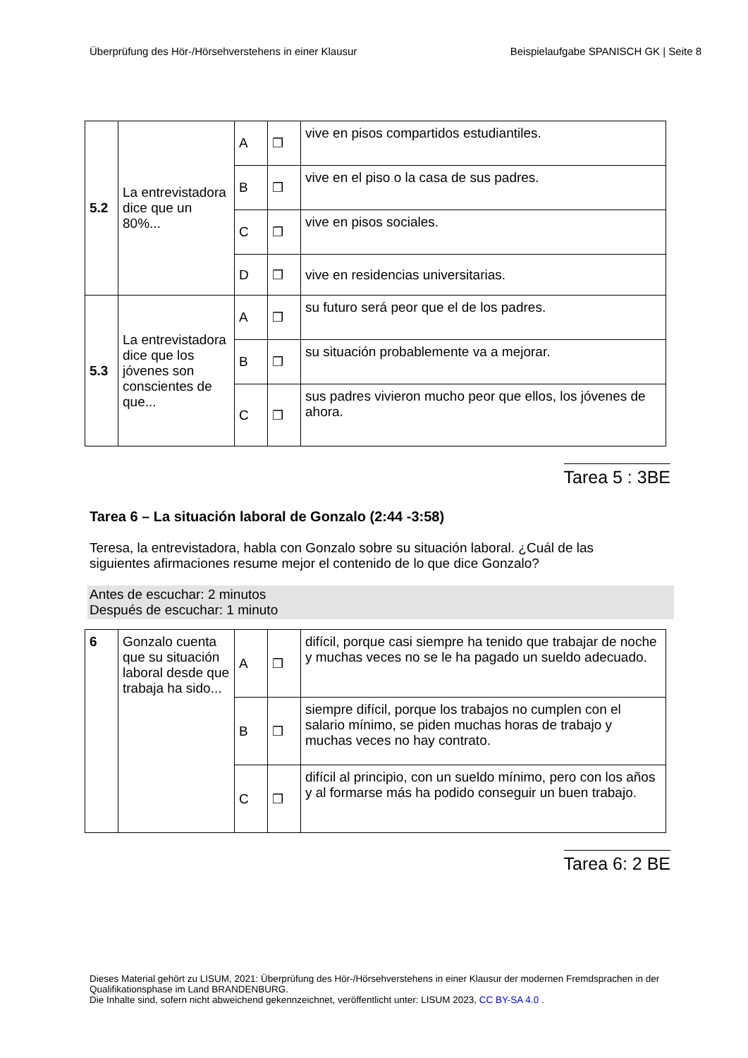Überprüfung des Hör-/Hörsehverstehens in einer Klausur Beispielaufgabe SPANISCH GK | Seite 8
| 5.2 | La entrevistadora dice que un 80%... | A | ❒ | vive en pisos compartidos estudiantiles. |
| | | B | ❒ | vive en el piso o la casa de sus padres. |
| | | C | ❒ | vive en pisos sociales. |
| | | D | ❒ | vive en residencias universitarias. |
| 5.3 | La entrevistadora dice que los jóvenes son conscientes de que... | A | ❒ | su futuro será peor que el de los padres. |
| | | B | ❒ | su situación probablemente va a mejorar. |
| | | C | ❒ | sus padres vivieron mucho peor que ellos, los jóvenes de ahora. |
Tarea 5 : 3BE
Tarea 6 – La situación laboral de Gonzalo (2:44 -3:58)
Teresa, la entrevistadora, habla con Gonzalo sobre su situación laboral. ¿Cuál de las siguientes afirmaciones resume mejor el contenido de lo que dice Gonzalo?
Antes de escuchar: 2 minutos
Después de escuchar: 1 minuto
| 6 | Gonzalo cuenta que su situación laboral desde que trabaja ha sido... | A | ❒ | difícil, porque casi siempre ha tenido que trabajar de noche y muchas veces no se le ha pagado un sueldo adecuado. |
| | | B | ❒ | siempre difícil, porque los trabajos no cumplen con el salario mínimo, se piden muchas horas de trabajo y muchas veces no hay contrato. |
| | | C | ❒ | difícil al principio, con un sueldo mínimo, pero con los años y al formarse más ha podido conseguir un buen trabajo. |
Tarea 6: 2 BE
Dieses Material gehört zu LISUM, 2021: Überprüfung des Hör-/Hörsehverstehens in einer Klausur der modernen Fremdsprachen in der Qualifikationsphase im Land BRANDENBURG.
Die Inhalte sind, sofern nicht abweichend gekennzeichnet, veröffentlicht unter: LISUM 2023, CC BY-SA 4.0 .